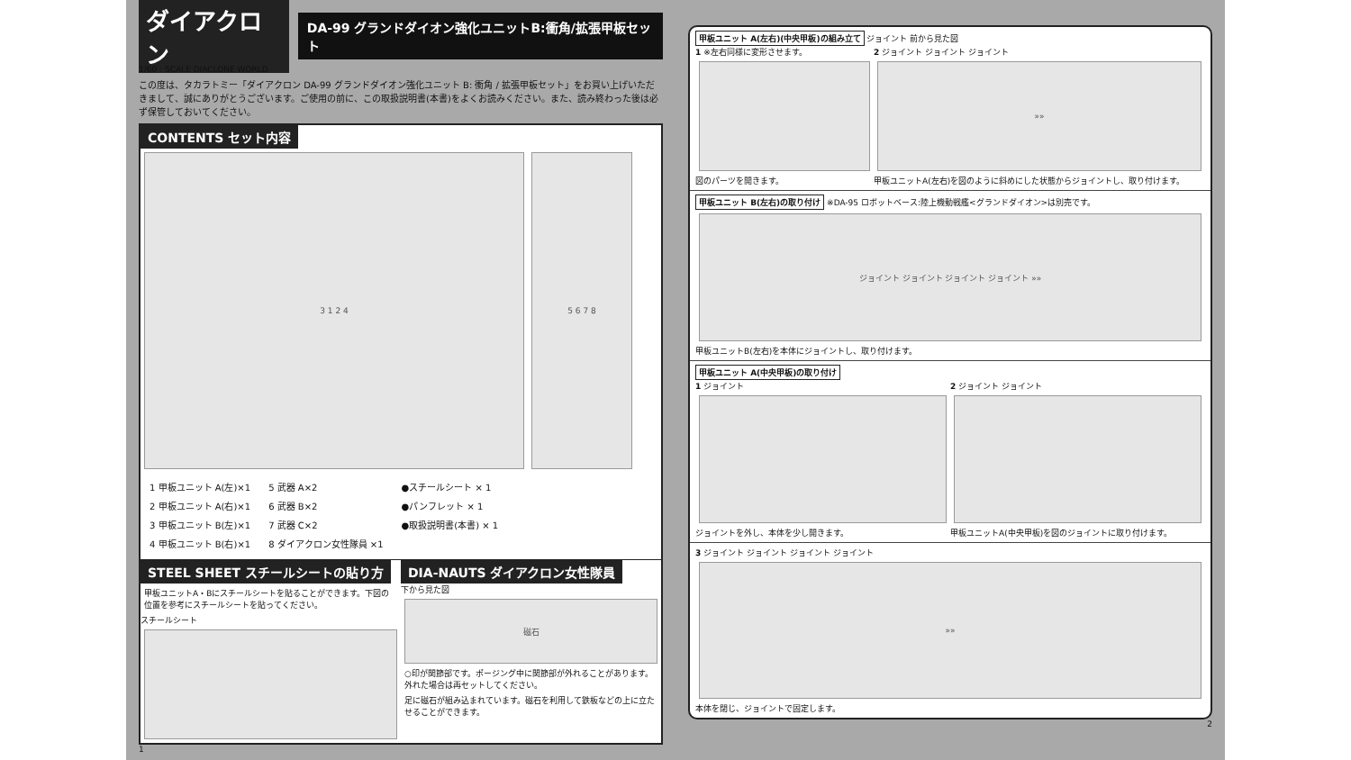ダイアクロン DA-99 グランドダイオン強化ユニットB:衝角/拡張甲板セット
1/60 : SCALE DIACLONE WORLD
この度は、タカラトミー「ダイアクロン DA-99 グランドダイオン強化ユニット B: 衝角 / 拡張甲板セット」をお買い上げいただきまして、誠にありがとうございます。ご使用の前に、この取扱説明書(本書)をよくお読みください。また、読み終わった後は必ず保管しておいてください。
CONTENTS セット内容
3 1 2 4 5 6 7 8
1 甲板ユニット A(左)×1
2 甲板ユニット A(右)×1
3 甲板ユニット B(左)×1
4 甲板ユニット B(右)×1
5 武器 A×2
6 武器 B×2
7 武器 C×2
8 ダイアクロン女性隊員 ×1
●スチールシート × 1
●パンフレット × 1
●取扱説明書(本書) × 1
STEEL SHEET スチールシートの貼り方
甲板ユニットA・Bにスチールシートを貼ることができます。下図の位置を参考にスチールシートを貼ってください。
スチールシート
DIA-NAUTS ダイアクロン女性隊員
下から見た図
磁石
○印が関節部です。ポージング中に関節部が外れることがあります。外れた場合は再セットしてください。
足に磁石が組み込まれています。磁石を利用して鉄板などの上に立たせることができます。
1
甲板ユニット A(左右)(中央甲板)の組み立て ジョイント 前から見た図
1 ※左右同様に変形させます。
図のパーツを開きます。
2 ジョイント ジョイント ジョイント
»»
甲板ユニットA(左右)を図のように斜めにした状態からジョイントし、取り付けます。
甲板ユニット B(左右)の取り付け ※DA-95 ロボットベース:陸上機動戦艦<グランドダイオン>は別売です。
ジョイント ジョイント ジョイント ジョイント »»
甲板ユニットB(左右)を本体にジョイントし、取り付けます。
甲板ユニット A(中央甲板)の取り付け
1 ジョイント
ジョイントを外し、本体を少し開きます。
2 ジョイント ジョイント
甲板ユニットA(中央甲板)を図のジョイントに取り付けます。
3 ジョイント ジョイント ジョイント ジョイント
»»
本体を閉じ、ジョイントで固定します。
2